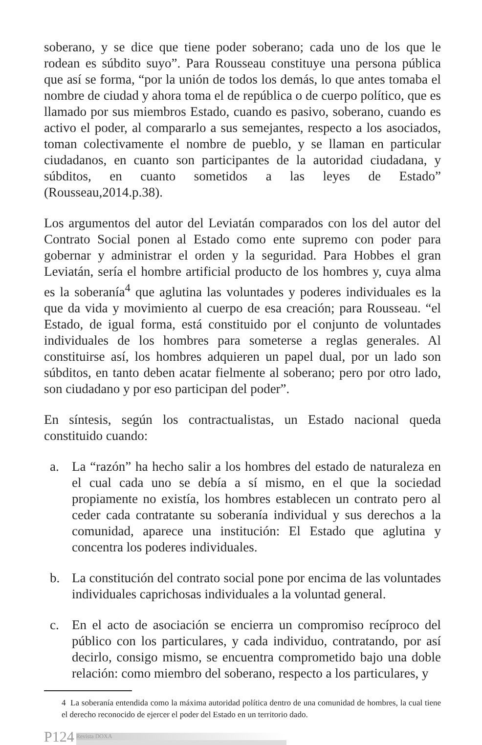soberano, y se dice que tiene poder soberano; cada uno de los que le rodean es súbdito suyo”. Para Rousseau constituye una persona pública que así se forma, “por la unión de todos los demás, lo que antes tomaba el nombre de ciudad y ahora toma el de república o de cuerpo político, que es llamado por sus miembros Estado, cuando es pasivo, soberano, cuando es activo el poder, al compararlo a sus semejantes, respecto a los asociados, toman colectivamente el nombre de pueblo, y se llaman en particular ciudadanos, en cuanto son participantes de la autoridad ciudadana, y súbditos, en cuanto sometidos a las leyes de Estado” (Rousseau,2014.p.38).
Los argumentos del autor del Leviatán comparados con los del autor del Contrato Social ponen al Estado como ente supremo con poder para gobernar y administrar el orden y la seguridad. Para Hobbes el gran Leviatán, sería el hombre artificial producto de los hombres y, cuya alma es la soberanía<sup>4</sup> que aglutina las voluntades y poderes individuales es la que da vida y movimiento al cuerpo de esa creación; para Rousseau. “el Estado, de igual forma, está constituido por el conjunto de voluntades individuales de los hombres para someterse a reglas generales. Al constituirse así, los hombres adquieren un papel dual, por un lado son súbditos, en tanto deben acatar fielmente al soberano; pero por otro lado, son ciudadano y por eso participan del poder”.
En síntesis, según los contractualistas, un Estado nacional queda constituido cuando:
a. La “razón” ha hecho salir a los hombres del estado de naturaleza en el cual cada uno se debía a sí mismo, en el que la sociedad propiamente no existía, los hombres establecen un contrato pero al ceder cada contratante su soberanía individual y sus derechos a la comunidad, aparece una institución: El Estado que aglutina y concentra los poderes individuales.
b. La constitución del contrato social pone por encima de las voluntades individuales caprichosas individuales a la voluntad general.
c. En el acto de asociación se encierra un compromiso recíproco del público con los particulares, y cada individuo, contratando, por así decirlo, consigo mismo, se encuentra comprometido bajo una doble relación: como miembro del soberano, respecto a los particulares, y
4 La soberanía entendida como la máxima autoridad política dentro de una comunidad de hombres, la cual tiene el derecho reconocido de ejercer el poder del Estado en un territorio dado.
P124 Revista DOXA